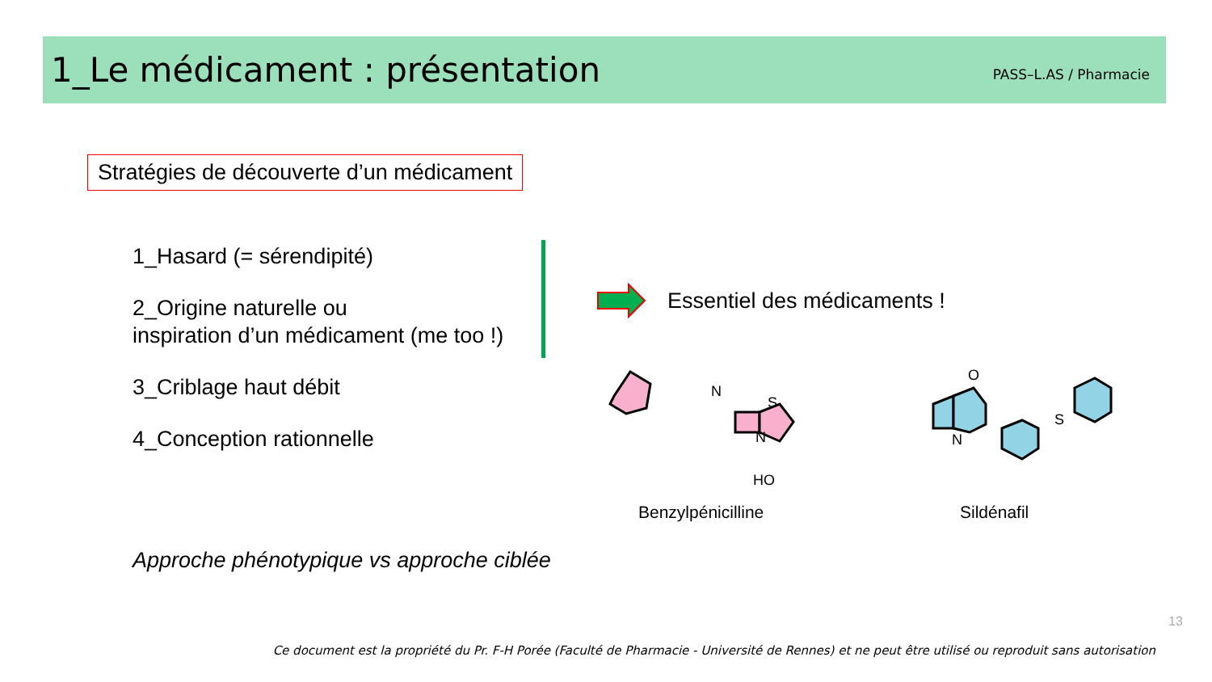1_Le médicament : présentation
PASS–L.AS / Pharmacie
Stratégies de découverte d’un médicament
1_Hasard (= sérendipité)
2_Origine naturelle ou
inspiration d’un médicament (me too !)
3_Criblage haut débit
4_Conception rationnelle
Essentiel des médicaments !
N
S
N
HO
O
N
S
Benzylpénicilline Sildénafil
Approche phénotypique vs approche ciblée
13
Ce document est la propriété du Pr. F-H Porée (Faculté de Pharmacie - Université de Rennes) et ne peut être utilisé ou reproduit sans autorisation